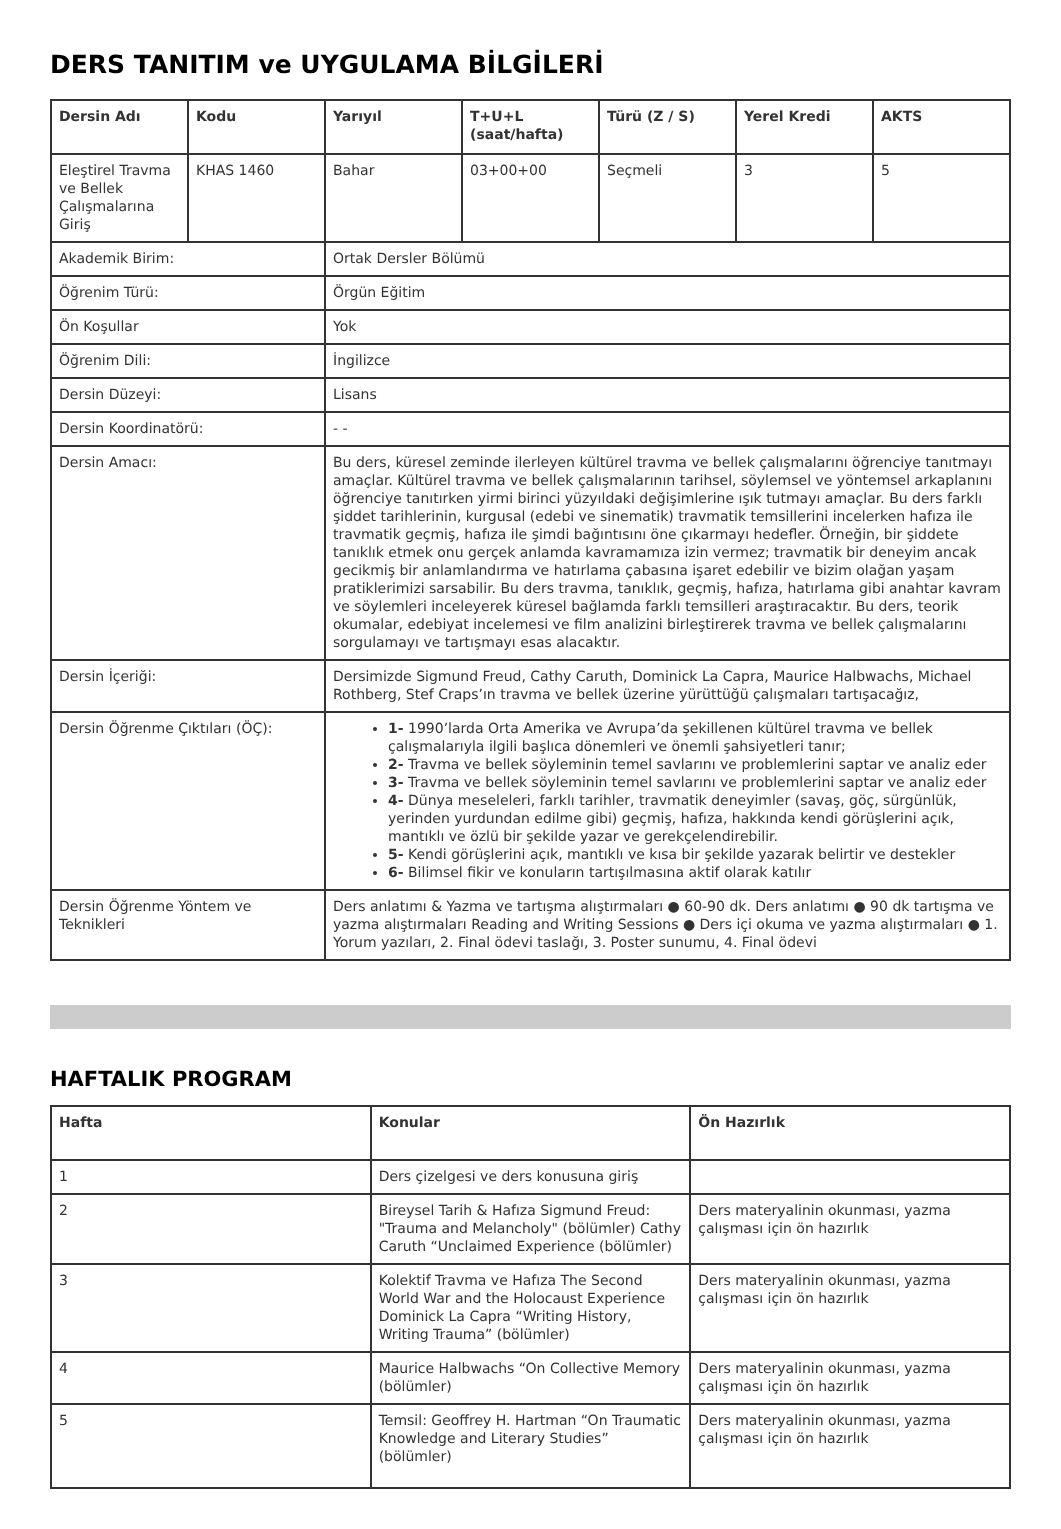DERS TANITIM ve UYGULAMA BİLGİLERİ
| Dersin Adı | Kodu | Yarıyıl | T+U+L (saat/hafta) | Türü (Z / S) | Yerel Kredi | AKTS |
| --- | --- | --- | --- | --- | --- | --- |
| Eleştirel Travma ve Bellek Çalışmalarına Giriş | KHAS 1460 | Bahar | 03+00+00 | Seçmeli | 3 | 5 |
| Akademik Birim: | | Ortak Dersler Bölümü | | | | |
| Öğrenim Türü: | | Örgün Eğitim | | | | |
| Ön Koşullar | | Yok | | | | |
| Öğrenim Dili: | | İngilizce | | | | |
| Dersin Düzeyi: | | Lisans | | | | |
| Dersin Koordinatörü: | | - - | | | | |
| Dersin Amacı: | | Bu ders, küresel zeminde ilerleyen kültürel travma ve bellek çalışmalarını öğrenciye tanıtmayı amaçlar. Kültürel travma ve bellek çalışmalarının tarihsel, söylemsel ve yöntemsel arkaplanını öğrenciye tanıtırken yirmi birinci yüzyıldaki değişimlerine ışık tutmayı amaçlar. Bu ders farklı şiddet tarihlerinin, kurgusal (edebi ve sinematik) travmatik temsillerini incelerken hafıza ile travmatik geçmiş, hafıza ile şimdi bağıntısını öne çıkarmayı hedefler. Örneğin, bir şiddete tanıklık etmek onu gerçek anlamda kavramamıza izin vermez; travmatik bir deneyim ancak gecikmiş bir anlamlandırma ve hatırlama çabasına işaret edebilir ve bizim olağan yaşam pratiklerimizi sarsabilir. Bu ders travma, tanıklık, geçmiş, hafıza, hatırlama gibi anahtar kavram ve söylemleri inceleyerek küresel bağlamda farklı temsilleri araştıracaktır. Bu ders, teorik okumalar, edebiyat incelemesi ve film analizini birleştirerek travma ve bellek çalışmalarını sorgulamayı ve tartışmayı esas alacaktır. | | | | |
| Dersin İçeriği: | | Dersimizde Sigmund Freud, Cathy Caruth, Dominick La Capra, Maurice Halbwachs, Michael Rothberg, Stef Craps’ın travma ve bellek üzerine yürüttüğü çalışmaları tartışacağız, | | | | |
| Dersin Öğrenme Çıktıları (ÖÇ): | | 1- 1990’larda Orta Amerika ve Avrupa’da şekillenen kültürel travma ve bellek çalışmalarıyla ilgili başlıca dönemleri ve önemli şahsiyetleri tanır; 2- Travma ve bellek söyleminin temel savlarını ve problemlerini saptar ve analiz eder 3- Travma ve bellek söyleminin temel savlarını ve problemlerini saptar ve analiz eder 4- Dünya meseleleri, farklı tarihler, travmatik deneyimler (savaş, göç, sürgünlük, yerinden yurdundan edilme gibi) geçmiş, hafıza, hakkında kendi görüşlerini açık, mantıklı ve özlü bir şekilde yazar ve gerekçelendirebilir. 5- Kendi görüşlerini açık, mantıklı ve kısa bir şekilde yazarak belirtir ve destekler 6- Bilimsel fikir ve konuların tartışılmasına aktif olarak katılır | | | | |
| Dersin Öğrenme Yöntem ve Teknikleri | | Ders anlatımı & Yazma ve tartışma alıştırmaları ● 60-90 dk. Ders anlatımı ● 90 dk tartışma ve yazma alıştırmaları Reading and Writing Sessions ● Ders içi okuma ve yazma alıştırmaları ● 1. Yorum yazıları, 2. Final ödevi taslağı, 3. Poster sunumu, 4. Final ödevi | | | | |
HAFTALIK PROGRAM
| Hafta | Konular | Ön Hazırlık |
| --- | --- | --- |
| 1 | Ders çizelgesi ve ders konusuna giriş | |
| 2 | Bireysel Tarih & Hafıza Sigmund Freud: "Trauma and Melancholy" (bölümler) Cathy Caruth “Unclaimed Experience (bölümler) | Ders materyalinin okunması, yazma çalışması için ön hazırlık |
| 3 | Kolektif Travma ve Hafıza The Second World War and the Holocaust Experience Dominick La Capra “Writing History, Writing Trauma” (bölümler) | Ders materyalinin okunması, yazma çalışması için ön hazırlık |
| 4 | Maurice Halbwachs “On Collective Memory (bölümler) | Ders materyalinin okunması, yazma çalışması için ön hazırlık |
| 5 | Temsil: Geoffrey H. Hartman “On Traumatic Knowledge and Literary Studies” (bölümler) | Ders materyalinin okunması, yazma çalışması için ön hazırlık |